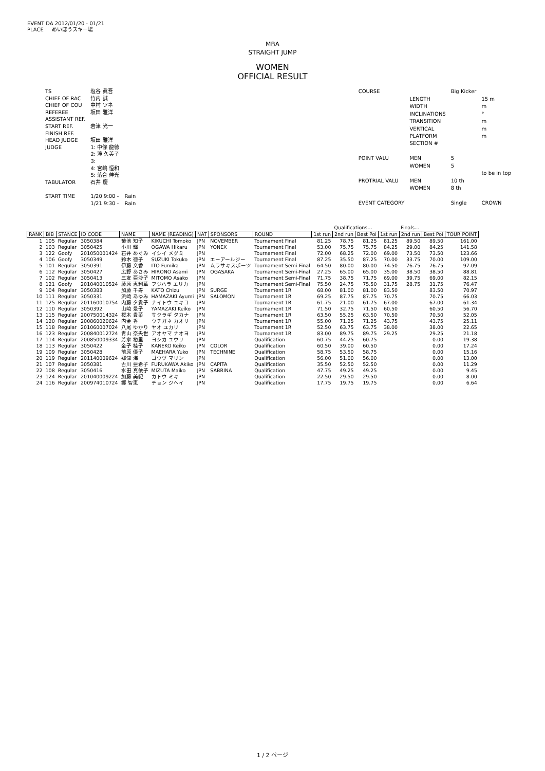EVENT DA 2012/01/20 - 01/21
PLACE めいほうスキー場
MBA
STRAIGHT JUMP
WOMEN
OFFICIAL RESULT
| TS | 塩谷 眞吾 | |
| CHIEF OF RAC | 竹内 誠 | |
| CHIEF OF COU | 中村 ツネ | |
| REFEREE | 坂田 雅洋 | |
| ASSISTANT REF. | | |
| START REF. | 岩津 光一 | |
| FINISH REF. | | |
| HEAD JUDGE | 坂田 雅洋 | |
| JUDGE | 1: 中條 龍徳 | |
| | 2: 滝 久美子 | |
| | 3: | |
| | 4: 宮嶋 恒和 | |
| | 5: 落合 伸光 | |
| TABULATOR | 石井 慶 | |
| START TIME | 1/20 9:00 - | Rain |
| | 1/21 9:30 - | Rain |
| COURSE | | Big Kicker | |
| | LENGTH | | 15 m |
| | WIDTH | | m |
| | INCLINATIONS | | ° |
| | TRANSITION | | m |
| | VERTICAL | | m |
| | PLATFORM | | m |
| | SECTION # | | |
| POINT VALU | MEN | 5 | |
| | WOMEN | 5 | |
| | | | to be in top |
| PROTRIAL VALU | MEN | 10 th | |
| | WOMEN | 8 th | |
| EVENT CATEGORY | | Single | CROWN |
| | | | | | | | | | | Qualifications… | | | Finals… | | | |
| RANK | BIB | STANCE | ID CODE | NAME | NAME (READING) | NAT | SPONSORS | ROUND | 1st run | 2nd run | Best Poi | 1st run | 2nd run | Best Poi | TOUR POINT | |
| 1 | 105 | Regular | 3050384 | 菊池 知子 | KIKUCHI Tomoko | JPN | NOVEMBER | Tournament Final | 81.25 | 78.75 | 81.25 | 81.25 | 89.50 | 89.50 | 161.00 | |
| 2 | 103 | Regular | 3050425 | 小川 輝 | OGAWA Hikaru | JPN | YONEX | Tournament Final | 53.00 | 75.75 | 75.75 | 84.25 | 29.00 | 84.25 | 141.58 | |
| 3 | 122 | Goofy | 201050001424 | 石井 めぐみ | イシイ メグミ | JPN | | Tournament Final | 72.00 | 68.25 | 72.00 | 69.00 | 73.50 | 73.50 | 123.66 | |
| 4 | 106 | Goofy | 3050349 | 鈴木 徳子 | SUZUKI Tokuko | JPN | エーアールジー | Tournament Final | 87.25 | 35.50 | 87.25 | 70.00 | 33.75 | 70.00 | 109.00 | |
| 5 | 101 | Regular | 3050391 | 伊藤 文香 | ITO Fumika | JPN | ムラサキスポーツ | Tournament Semi-Final | 64.50 | 80.00 | 80.00 | 74.50 | 76.75 | 76.75 | 97.09 | |
| 6 | 112 | Regular | 3050427 | 広野 あさみ | HIRONO Asami | JPN | OGASAKA | Tournament Semi-Final | 27.25 | 65.00 | 65.00 | 35.00 | 38.50 | 38.50 | 88.81 | |
| 7 | 102 | Regular | 3050413 | 三友 亜沙子 | MITOMO Asako | JPN | | Tournament Semi-Final | 71.75 | 38.75 | 71.75 | 69.00 | 39.75 | 69.00 | 82.15 | |
| 8 | 121 | Goofy | 201040010524 | 藤原 恵利華 | フジハラ エリカ | JPN | | Tournament Semi-Final | 75.50 | 24.75 | 75.50 | 31.75 | 28.75 | 31.75 | 76.47 | |
| 9 | 104 | Regular | 3050383 | 加藤 千寿 | KATO Chizu | JPN | SURGE | Tournament 1R | 68.00 | 81.00 | 81.00 | 83.50 | | 83.50 | 70.97 | |
| 10 | 111 | Regular | 3050331 | 浜崎 あゆみ | HAMAZAKI Ayumi | JPN | SALOMON | Tournament 1R | 69.25 | 87.75 | 87.75 | 70.75 | | 70.75 | 66.03 | |
| 11 | 125 | Regular | 201160010754 | 内藤 夕貴子 | ナイトウ ユキコ | JPN | | Tournament 1R | 61.75 | 21.00 | 61.75 | 67.00 | | 67.00 | 61.34 | |
| 12 | 110 | Regular | 3050392 | 山崎 景子 | YAMAZAKI Keiko | JPN | | Tournament 1R | 71.50 | 32.75 | 71.50 | 60.50 | | 60.50 | 56.70 | |
| 13 | 115 | Regular | 200750014324 | 桜木 貴菜 | サクラギ タカナ | JPN | | Tournament 1R | 63.50 | 55.25 | 63.50 | 70.50 | | 70.50 | 52.05 | |
| 14 | 120 | Regular | 200860020624 | 内金 香 | ウチガネ カオリ | JPN | | Tournament 1R | 55.00 | 71.25 | 71.25 | 43.75 | | 43.75 | 25.11 | |
| 15 | 118 | Regular | 201060007024 | 八尾 ゆかり | ヤオ ユカリ | JPN | | Tournament 1R | 52.50 | 63.75 | 63.75 | 38.00 | | 38.00 | 22.65 | |
| 16 | 123 | Regular | 200840012724 | 青山 奈央世 | アオヤマ ナオヨ | JPN | | Tournament 1R | 83.00 | 89.75 | 89.75 | 29.25 | | 29.25 | 21.18 | |
| 17 | 114 | Regular | 200850009334 | 芳家 裕里 | ヨシカ ユウリ | JPN | | Qualification | 60.75 | 44.25 | 60.75 | | | 0.00 | 19.38 | |
| 18 | 113 | Regular | 3050422 | 金子 桂子 | KANEKO Keiko | JPN | COLOR | Qualification | 60.50 | 39.00 | 60.50 | | | 0.00 | 17.24 | |
| 19 | 109 | Regular | 3050428 | 前原 優子 | MAEHARA Yuko | JPN | TECHNINE | Qualification | 58.75 | 53.50 | 58.75 | | | 0.00 | 15.16 | |
| 20 | 119 | Regular | 201140009624 | 郷津 海 | ゴウヅ マリン | JPN | | Qualification | 56.00 | 51.00 | 56.00 | | | 0.00 | 13.00 | |
| 21 | 107 | Regular | 3050381 | 古川 亜希子 | FURUKAWA Akiko | JPN | CAPITA | Qualification | 35.50 | 52.50 | 52.50 | | | 0.00 | 11.29 | |
| 22 | 108 | Regular | 3050416 | 水田 真依子 | MIZUTA Maiko | JPN | SABRINA | Qualification | 47.75 | 49.25 | 49.25 | | | 0.00 | 9.45 | |
| 23 | 124 | Regular | 201040009224 | 加藤 美紀 | カトウ ミキ | JPN | | Qualification | 22.50 | 29.50 | 29.50 | | | 0.00 | 8.00 | |
| 24 | 116 | Regular | 200974010724 | 鄭 智恵 | チョン ジヘイ | JPN | | Qualification | 17.75 | 19.75 | 19.75 | | | 0.00 | 6.64 | |
1 / 2 ページ